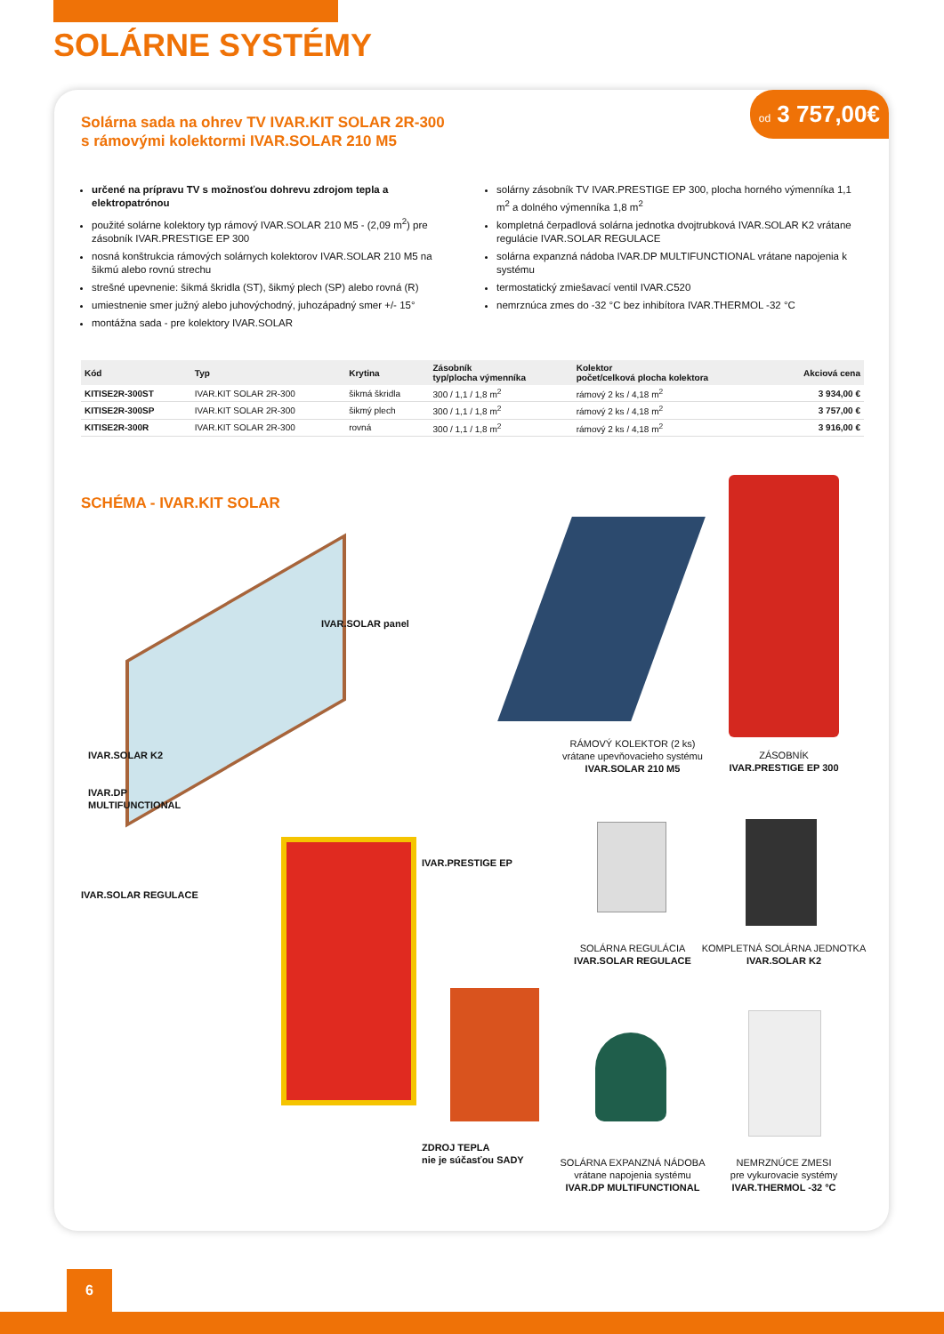SOLÁRNE SYSTÉMY
od 3 757,00€
Solárna sada na ohrev TV IVAR.KIT SOLAR 2R-300
s rámovými kolektormi IVAR.SOLAR 210 M5
určené na prípravu TV s možnosťou dohrevu zdrojom tepla a elektropatrónou
použité solárne kolektory typ rámový IVAR.SOLAR 210 M5 - (2,09 m<sup>2</sup>) pre zásobník IVAR.PRESTIGE EP 300
nosná konštrukcia rámových solárnych kolektorov IVAR.SOLAR 210 M5 na šikmú alebo rovnú strechu
strešné upevnenie: šikmá škridla (ST), šikmý plech (SP) alebo rovná (R)
umiestnenie smer južný alebo juhovýchodný, juhozápadný smer +/- 15°
montážna sada - pre kolektory IVAR.SOLAR
solárny zásobník TV IVAR.PRESTIGE EP 300, plocha horného výmenníka 1,1 m<sup>2</sup> a dolného výmenníka 1,8 m<sup>2</sup>
kompletná čerpadlová solárna jednotka dvojtrubková IVAR.SOLAR K2 vrátane regulácie IVAR.SOLAR REGULACE
solárna expanzná nádoba IVAR.DP MULTIFUNCTIONAL vrátane napojenia k systému
termostatický zmiešavací ventil IVAR.C520
nemrznúca zmes do -32 °C bez inhibítora IVAR.THERMOL -32 °C
| Kód | Typ | Krytina | Zásobník typ/plocha výmenníka | Kolektor počet/celková plocha kolektora | Akciová cena |
| --- | --- | --- | --- | --- | --- |
| KITISE2R-300ST | IVAR.KIT SOLAR 2R-300 | šikmá škridla | 300 / 1,1 / 1,8 m<sup>2</sup> | rámový 2 ks / 4,18 m<sup>2</sup> | 3 934,00 € |
| KITISE2R-300SP | IVAR.KIT SOLAR 2R-300 | šikmý plech | 300 / 1,1 / 1,8 m<sup>2</sup> | rámový 2 ks / 4,18 m<sup>2</sup> | 3 757,00 € |
| KITISE2R-300R | IVAR.KIT SOLAR 2R-300 | rovná | 300 / 1,1 / 1,8 m<sup>2</sup> | rámový 2 ks / 4,18 m<sup>2</sup> | 3 916,00 € |
SCHÉMA - IVAR.KIT SOLAR
IVAR.SOLAR panel
IVAR.SOLAR K2
IVAR.DP
MULTIFUNCTIONAL
IVAR.SOLAR REGULACE
IVAR.PRESTIGE EP
ZDROJ TEPLA
nie je súčasťou SADY
RÁMOVÝ KOLEKTOR (2 ks)
vrátane upevňovacieho systému
IVAR.SOLAR 210 M5
ZÁSOBNÍK
IVAR.PRESTIGE EP 300
SOLÁRNA REGULÁCIA
IVAR.SOLAR REGULACE
KOMPLETNÁ SOLÁRNA JEDNOTKA
IVAR.SOLAR K2
SOLÁRNA EXPANZNÁ NÁDOBA
vrátane napojenia systému
IVAR.DP MULTIFUNCTIONAL
NEMRZNÚCE ZMESI
pre vykurovacie systémy
IVAR.THERMOL -32 °C
6